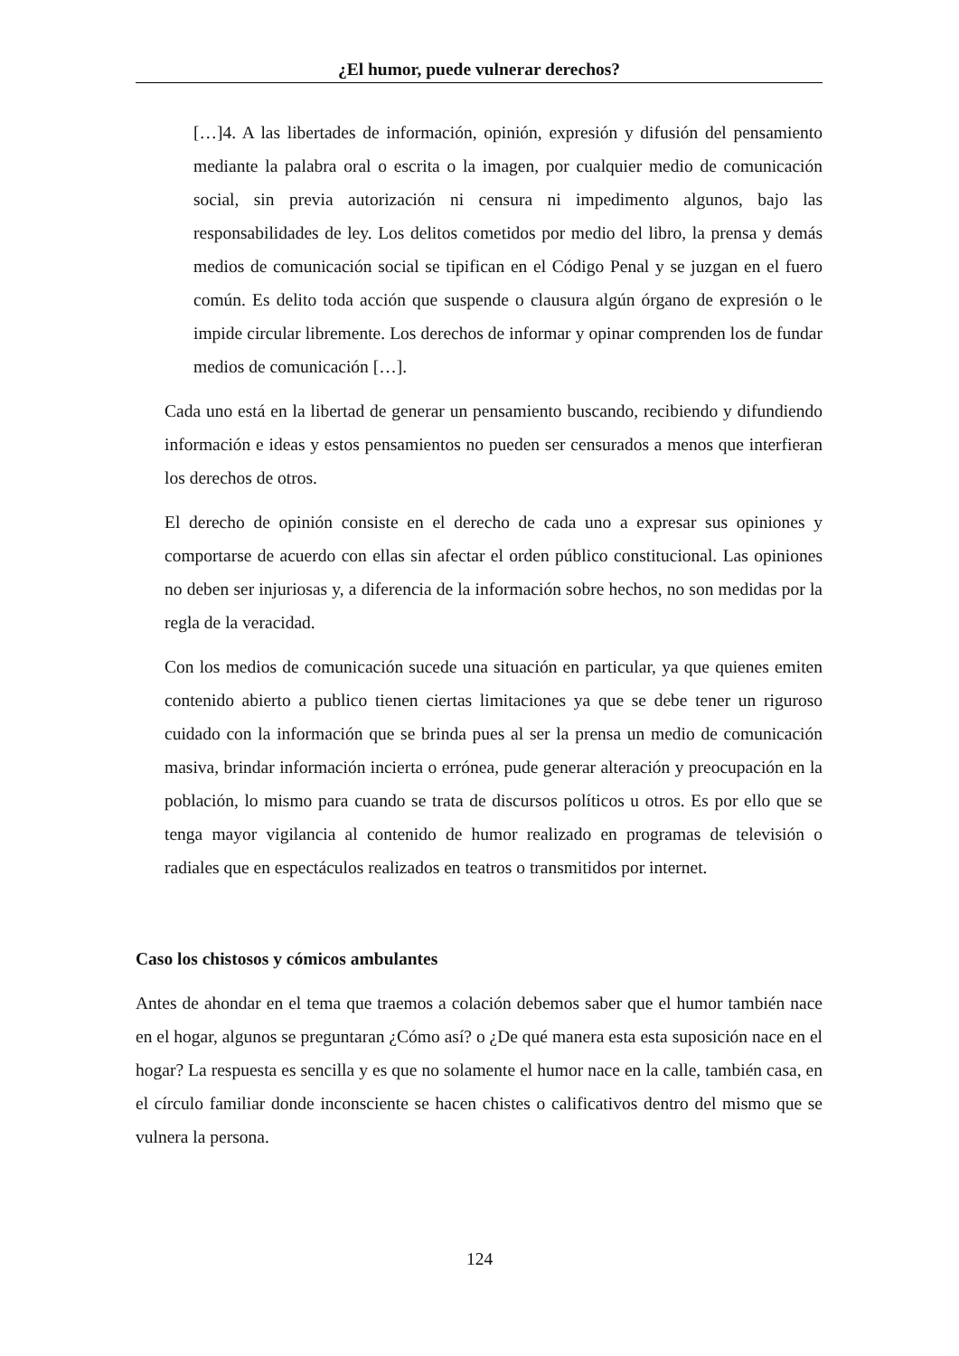¿El humor, puede vulnerar derechos?
[…]4. A las libertades de información, opinión, expresión y difusión del pensamiento mediante la palabra oral o escrita o la imagen, por cualquier medio de comunicación social, sin previa autorización ni censura ni impedimento algunos, bajo las responsabilidades de ley. Los delitos cometidos por medio del libro, la prensa y demás medios de comunicación social se tipifican en el Código Penal y se juzgan en el fuero común. Es delito toda acción que suspende o clausura algún órgano de expresión o le impide circular libremente. Los derechos de informar y opinar comprenden los de fundar medios de comunicación […].
Cada uno está en la libertad de generar un pensamiento buscando, recibiendo y difundiendo información e ideas y estos pensamientos no pueden ser censurados a menos que interfieran los derechos de otros.
El derecho de opinión consiste en el derecho de cada uno a expresar sus opiniones y comportarse de acuerdo con ellas sin afectar el orden público constitucional. Las opiniones no deben ser injuriosas y, a diferencia de la información sobre hechos, no son medidas por la regla de la veracidad.
Con los medios de comunicación sucede una situación en particular, ya que quienes emiten contenido abierto a publico tienen ciertas limitaciones ya que se debe tener un riguroso cuidado con la información que se brinda pues al ser la prensa un medio de comunicación masiva, brindar información incierta o errónea, pude generar alteración y preocupación en la población, lo mismo para cuando se trata de discursos políticos u otros. Es por ello que se tenga mayor vigilancia al contenido de humor realizado en programas de televisión o radiales que en espectáculos realizados en teatros o transmitidos por internet.
Caso los chistosos y cómicos ambulantes
Antes de ahondar en el tema que traemos a colación debemos saber que el humor también nace en el hogar, algunos se preguntaran ¿Cómo así? o ¿De qué manera esta esta suposición nace en el hogar? La respuesta es sencilla y es que no solamente el humor nace en la calle, también casa, en el círculo familiar donde inconsciente se hacen chistes o calificativos dentro del mismo que se vulnera la persona.
124